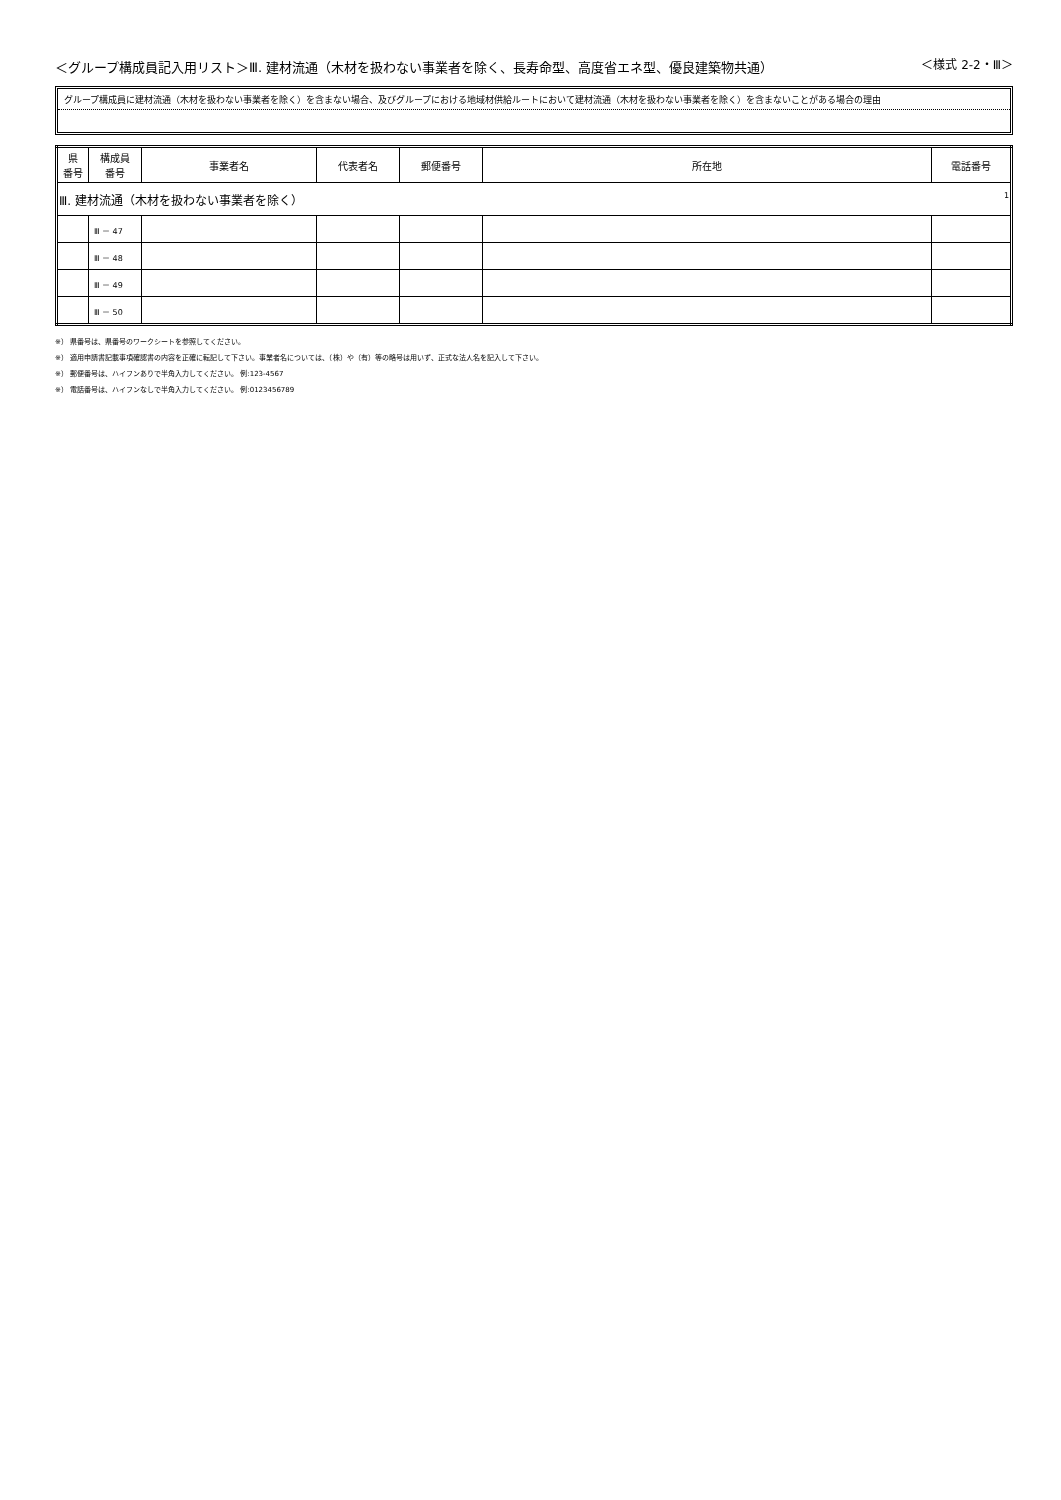＜グループ構成員記入用リスト＞Ⅲ. 建材流通（木材を扱わない事業者を除く、長寿命型、高度省エネ型、優良建築物共通）
＜様式 2-2・Ⅲ＞
グループ構成員に建材流通（木材を扱わない事業者を除く）を含まない場合、及びグループにおける地域材供給ルートにおいて建材流通（木材を扱わない事業者を除く）を含まないことがある場合の理由
| 県 番号 | 構成員 番号 | 事業者名 | 代表者名 | 郵便番号 | 所在地 | 電話番号 |
| --- | --- | --- | --- | --- | --- | --- |
| Ⅲ. 建材流通（木材を扱わない事業者を除く） 1 | | | | | | |
| | Ⅲ － 47 | | | | | |
| | Ⅲ － 48 | | | | | |
| | Ⅲ － 49 | | | | | |
| | Ⅲ － 50 | | | | | |
※） 県番号は、県番号のワークシートを参照してください。
※） 適用申請書記載事項確認書の内容を正確に転記して下さい。事業者名については、（株）や（有）等の略号は用いず、正式な法人名を記入して下さい。
※） 郵便番号は、ハイフンありで半角入力してください。 例:123-4567
※） 電話番号は、ハイフンなしで半角入力してください。 例:0123456789